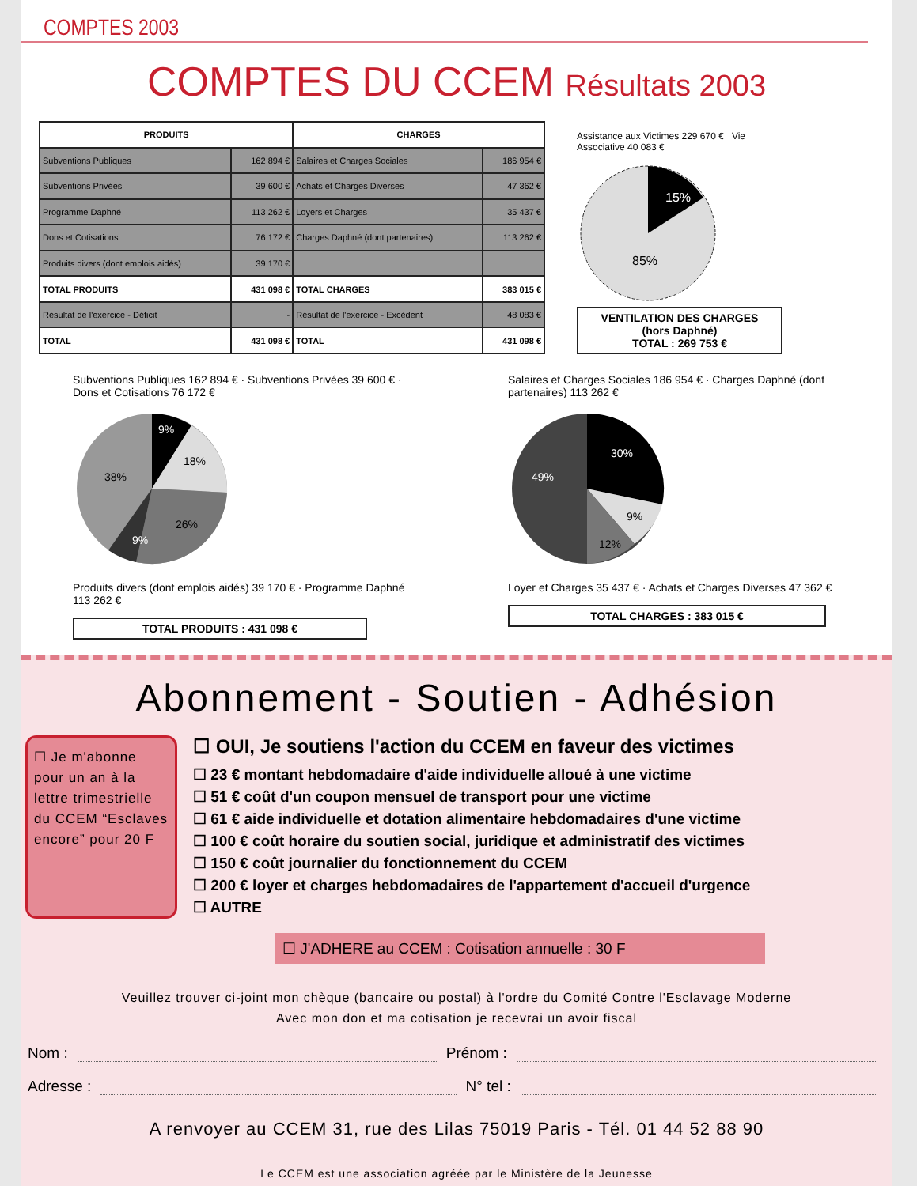COMPTES 2003
COMPTES DU CCEM Résultats 2003
| PRODUITS | | CHARGES | |
| --- | --- | --- | --- |
| Subventions Publiques | 162 894 € | Salaires et Charges Sociales | 186 954 € |
| Subventions Privées | 39 600 € | Achats et Charges Diverses | 47 362 € |
| Programme Daphné | 113 262 € | Loyers et Charges | 35 437 € |
| Dons et Cotisations | 76 172 € | Charges Daphné (dont partenaires) | 113 262 € |
| Produits divers (dont emplois aidés) | 39 170 € | | |
| TOTAL PRODUITS | 431 098 € | TOTAL CHARGES | 383 015 € |
| Résultat de l'exercice - Déficit | - | Résultat de l'exercice - Excédent | 48 083 € |
| TOTAL | 431 098 € | TOTAL | 431 098 € |
Assistance aux Victimes 229 670 € Vie Associative 40 083 €
15%
85%
VENTILATION DES CHARGES
(hors Daphné)
TOTAL : 269 753 €
Subventions Publiques 162 894 € · Subventions Privées 39 600 € · Dons et Cotisations 76 172 €
38%
18%
26%
9%
9%
Produits divers (dont emplois aidés) 39 170 € · Programme Daphné 113 262 €
TOTAL PRODUITS : 431 098 €
Salaires et Charges Sociales 186 954 € · Charges Daphné (dont partenaires) 113 262 €
49%
30%
9%
12%
Loyer et Charges 35 437 € · Achats et Charges Diverses 47 362 €
TOTAL CHARGES : 383 015 €
Abonnement - Soutien - Adhésion
☐ Je m'abonne pour un an à la lettre trimestrielle du CCEM “Esclaves encore” pour 20 F
☐ OUI, Je soutiens l'action du CCEM en faveur des victimes
☐ 23 € montant hebdomadaire d'aide individuelle alloué à une victime
☐ 51 € coût d'un coupon mensuel de transport pour une victime
☐ 61 € aide individuelle et dotation alimentaire hebdomadaires d'une victime
☐ 100 € coût horaire du soutien social, juridique et administratif des victimes
☐ 150 € coût journalier du fonctionnement du CCEM
☐ 200 € loyer et charges hebdomadaires de l'appartement d'accueil d'urgence
☐ AUTRE
☐ J'ADHERE au CCEM : Cotisation annuelle : 30 F
Veuillez trouver ci-joint mon chèque (bancaire ou postal) à l'ordre du Comité Contre l'Esclavage Moderne
Avec mon don et ma cotisation je recevrai un avoir fiscal
Nom : Prénom :
Adresse : N° tel :
A renvoyer au CCEM 31, rue des Lilas 75019 Paris - Tél. 01 44 52 88 90
Le CCEM est une association agréée par le Ministère de la Jeunesse